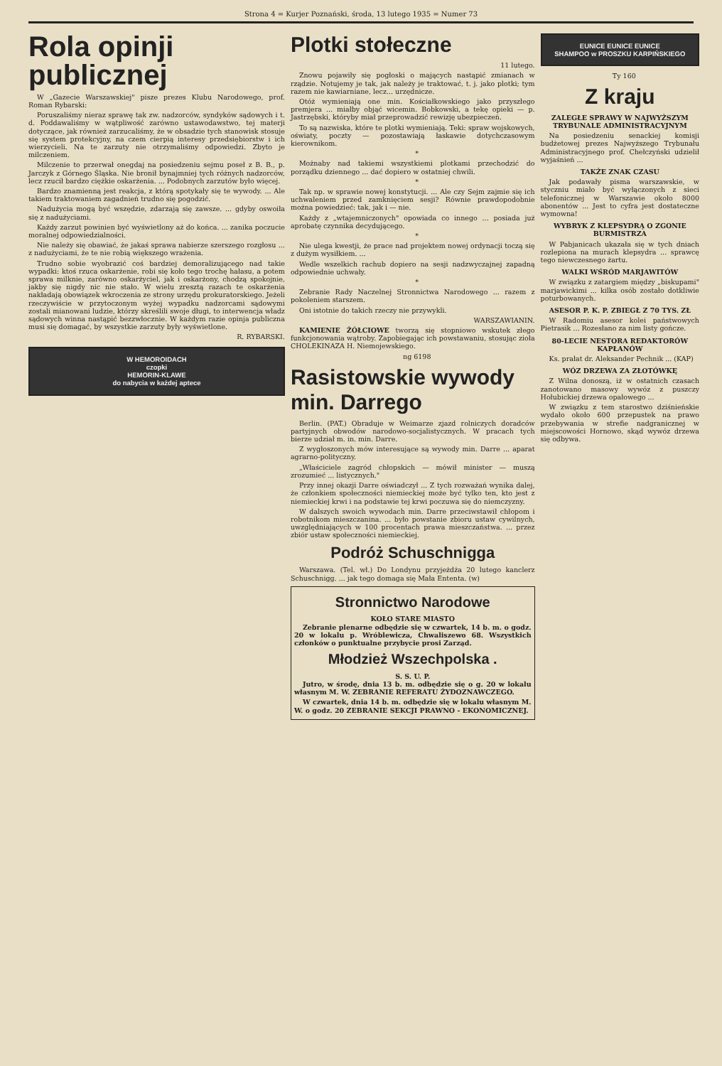Strona 4 = Kurjer Poznański, środa, 13 lutego 1935 = Numer 73
Rola opinji publicznej
W „Gazecie Warszawskiej" pisze prezes Klubu Narodowego, prof. Roman Rybarski:
Poruszaliśmy nieraz sprawę tak zw. nadzorców, syndyków sądowych i t. d. Poddawaliśmy w wątpliwość zarówno ustawodawstwo, tej materji dotyczące, jak również zarzucaliśmy, że w obsadzie tych stanowisk stosuje się system protekcyjny, na czem cierpią interesy przedsiębiorstw i ich wierzycieli. Na te zarzuty nie otrzymaliśmy odpowiedzi. Zbyto je milczeniem.
Milczenie to przerwał onegdaj na posiedzeniu sejmu poseł z B. B., p. Jarczyk z Górnego Śląska. Nie bronił bynajmniej tych różnych nadzorców, lecz rzucił bardzo ciężkie oskarżenia. ... Podobnych zarzutów było więcej.
Bardzo znamienną jest reakcja, z którą spotykały się te wywody. ... Ale takiem traktowaniem zagadnień trudno się pogodzić.
Nadużycia mogą być wszędzie, zdarzają się zawsze. ... gdyby oswoiła się z nadużyciami.
Każdy zarzut powinien być wyświetlony aż do końca. ... zanika poczucie moralnej odpowiedzialności.
Nie należy się obawiać, że jakaś sprawa nabierze szerszego rozgłosu ... z nadużyciami, że te nie robią większego wrażenia.
Trudno sobie wyobrazić coś bardziej demoralizującego nad takie wypadki: ktoś rzuca oskarżenie, robi się koło tego trochę hałasu, a potem sprawa milknie, zarówno oskarżyciel, jak i oskarżony, chodzą spokojnie, jakby się nigdy nic nie stało. W wielu zresztą razach te oskarżenia nakładają obowiązek wkroczenia ze strony urzędu prokuratorskiego. Jeżeli rzeczywiście w przytoczonym wyżej wypadku nadzorcami sądowymi zostali mianowani ludzie, którzy skreślili swoje długi, to interwencja władz sądowych winna nastąpić bezzwłocznie. W każdym razie opinja publiczna musi się domagać, by wszystkie zarzuty były wyświetlone.
R. RYBARSKI.
W HEMOROIDACH
czopki
HEMORIN-KLAWE
do nabycia w każdej aptece
Plotki stołeczne
11 lutego.
Znowu pojawiły się pogłoski o mających nastąpić zmianach w rządzie. Notujemy je tak, jak należy je traktować, t. j. jako plotki; tym razem nie kawiarniane, lecz... urzędnicze.
Otóż wymieniają one min. Kościałkowskiego jako przyszłego premjera ... miałby objąć wicemin. Bobkowski, a tekę opieki — p. Jastrzębski, któryby miał przeprowadzić rewizję ubezpieczeń.
To są nazwiska, które te plotki wymieniają. Teki: spraw wojskowych, oświaty, poczty — pozostawiają łaskawie dotychczasowym kierownikom.
*
Możnaby nad takiemi wszystkiemi plotkami przechodzić do porządku dziennego ... dać dopiero w ostatniej chwili.
*
Tak np. w sprawie nowej konstytucji. ... Ale czy Sejm zajmie się ich uchwaleniem przed zamknięciem sesji? Równie prawdopodobnie można powiedzieć: tak, jak i — nie.
Każdy z „wtajemniczonych" opowiada co innego ... posiada już aprobatę czynnika decydującego.
*
Nie ulega kwestji, że prace nad projektem nowej ordynacji toczą się z dużym wysiłkiem. ...
Wedle wszelkich rachub dopiero na sesji nadzwyczajnej zapadną odpowiednie uchwały.
*
Zebranie Rady Naczelnej Stronnictwa Narodowego ... razem z pokoleniem starszem.
Oni istotnie do takich rzeczy nie przywykli.
WARSZAWIANIN.
KAMIENIE ŻÓŁCIOWE tworzą się stopniowo wskutek złego funkcjonowania wątroby. Zapobiegając ich powstawaniu, stosując zioła CHOLEKINAZA H. Niemojewskiego.
ng 6198
Rasistowskie wywody min. Darrego
Berlin. (PAT.) Obraduje w Weimarze zjazd rolniczych doradców partyjnych obwodów narodowo-socjalistycznych. W pracach tych bierze udział m. in. min. Darre.
Z wygłoszonych mów interesujące są wywody min. Darre ... aparat agrarno-polityczny.
„Właściciele zagród chłopskich — mówił minister — muszą zrozumieć ... listycznych."
Przy innej okazji Darre oświadczył ... Z tych rozważań wynika dalej, że członkiem społeczności niemieckiej może być tylko ten, kto jest z niemieckiej krwi i na podstawie tej krwi poczuwa się do niemczyzny.
W dalszych swoich wywodach min. Darre przeciwstawił chłopom i robotnikom mieszczanina. ... było powstanie zbioru ustaw cywilnych, uwzględniających w 100 procentach prawa mieszczaństwa. ... przez zbiór ustaw społeczności niemieckiej.
Podróż Schuschnigga
Warszawa. (Tel. wł.) Do Londynu przyjeżdża 20 lutego kanclerz Schuschnigg. ... jak tego domaga się Mała Ententa. (w)
Stronnictwo Narodowe
KOŁO STARE MIASTO
Zebranie plenarne odbędzie się w czwartek, 14 b. m. o godz. 20 w lokalu p. Wróblewicza, Chwaliszewo 68. Wszystkich członków o punktualne przybycie prosi Zarząd.
Młodzież Wszechpolska .
S. S. U. P.
Jutro, w środę, dnia 13 b. m. odbędzie się o g. 20 w lokalu własnym M. W. ZEBRANIE REFERATU ŻYDOZNAWCZEGO.
W czwartek, dnia 14 b. m. odbędzie się w lokalu własnym M. W. o godz. 20 ZEBRANIE SEKCJI PRAWNO - EKONOMICZNEJ.
EUNICE EUNICE EUNICE
SHAMPOO w PROSZKU KARPIŃSKIEGO
Ty 160
Z kraju
ZALEGŁE SPRAWY W NAJWYŻSZYM TRYBUNALE ADMINISTRACYJNYM
Na posiedzeniu senackiej komisji budżetowej prezes Najwyższego Trybunału Administracyjnego prof. Chełczyński udzielił wyjaśnień ...
TAKŻE ZNAK CZASU
Jak podawały pisma warszawskie, w styczniu miało być wyłączonych z sieci telefonicznej w Warszawie około 8000 abonentów ... Jest to cyfra jest dostateczne wymowna!
WYBRYK Z KLEPSYDRĄ O ZGONIE BURMISTRZA
W Pabjanicach ukazała się w tych dniach rozlepiona na murach klepsydra ... sprawcę tego niewczesnego żartu.
WALKI WŚRÓD MARJAWITÓW
W związku z zatargiem między „biskupami" marjawickimi ... kilka osób zostało dotkliwie poturbowanych.
ASESOR P. K. P. ZBIEGŁ Z 70 TYS. ZŁ
W Radomiu asesor kolei państwowych Pietrasik ... Rozesłano za nim listy gończe.
80-LECIE NESTORA REDAKTORÓW KAPŁANÓW
Ks. prałat dr. Aleksander Pechnik ... (KAP)
WÓZ DRZEWA ZA ZŁOTÓWKĘ
Z Wilna donoszą, iż w ostatnich czasach zanotowano masowy wywóz z puszczy Hołubickiej drzewa opałowego ...
W związku z tem starostwo dziśnieńskie wydało około 600 przepustek na prawo przebywania w strefie nadgranicznej w miejscowości Hornowo, skąd wywóz drzewa się odbywa.